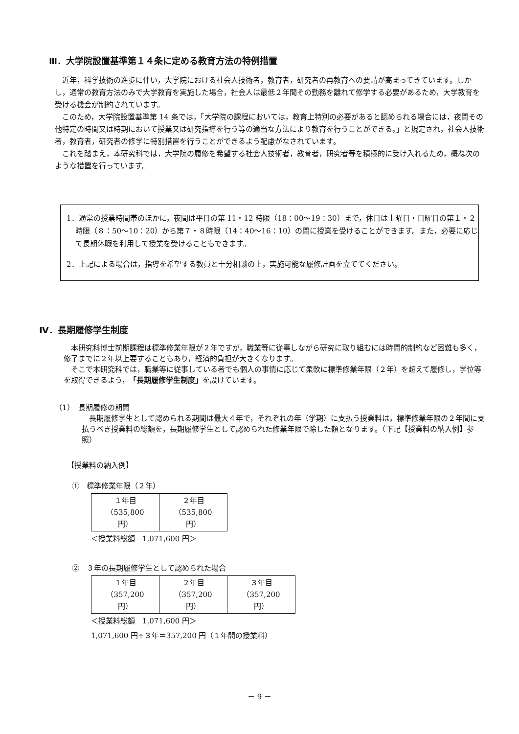Ⅲ．大学院設置基準第１４条に定める教育方法の特例措置
　近年，科学技術の進歩に伴い，大学院における社会人技術者，教育者，研究者の再教育への要請が高まってきています。しかし，通常の教育方法のみで大学教育を実施した場合，社会人は最低２年間その勤務を離れて修学する必要があるため，大学教育を受ける機会が制約されています。
　このため，大学院設置基準第 14 条では，「大学院の課程においては，教育上特別の必要があると認められる場合には，夜間その他特定の時間又は時期において授業又は研究指導を行う等の適当な方法により教育を行うことができる。」と規定され，社会人技術者，教育者，研究者の修学に特別措置を行うことができるよう配慮がなされています。
　これを踏まえ，本研究科では，大学院の履修を希望する社会人技術者，教育者，研究者等を積極的に受け入れるため，概ね次のような措置を行っています。
1．通常の授業時間帯のほかに，夜間は平日の第 11・12 時限（18：00～19：30）まで，休日は土曜日・日曜日の第１・２時限（８：50～10：20）から第７・８時限（14：40～16：10）の間に授業を受けることができます。また，必要に応じて長期休暇を利用して授業を受けることもできます。
2．上記による場合は，指導を希望する教員と十分相談の上，実施可能な履修計画を立ててください。
Ⅳ．長期履修学生制度
　本研究科博士前期課程は標準修業年限が２年ですが，職業等に従事しながら研究に取り組むには時間的制約など困難も多く，修了までに２年以上要することもあり，経済的負担が大きくなります。
　そこで本研究科では，職業等に従事している者でも個人の事情に応じて柔軟に標準修業年限（２年）を超えて履修し，学位等を取得できるよう，「長期履修学生制度」を設けています。
（1）　長期履修の期間
　長期履修学生として認められる期間は最大４年で，それぞれの年（学期）に支払う授業料は，標準修業年限の２年間に支払うべき授業料の総額を，長期履修学生として認められた修業年限で除した額となります。（下記【授業料の納入例】参照）
【授業料の納入例】
①　標準修業年限（２年）
| １年目 （535,800 円） | ２年目 （535,800 円） |
＜授業料総額　1,071,600 円＞
②　３年の長期履修学生として認められた場合
| １年目 （357,200 円） | ２年目 （357,200 円） | ３年目 （357,200 円） |
＜授業料総額　1,071,600 円＞
1,071,600 円÷３年＝357,200 円（１年間の授業料）
－ 9 －